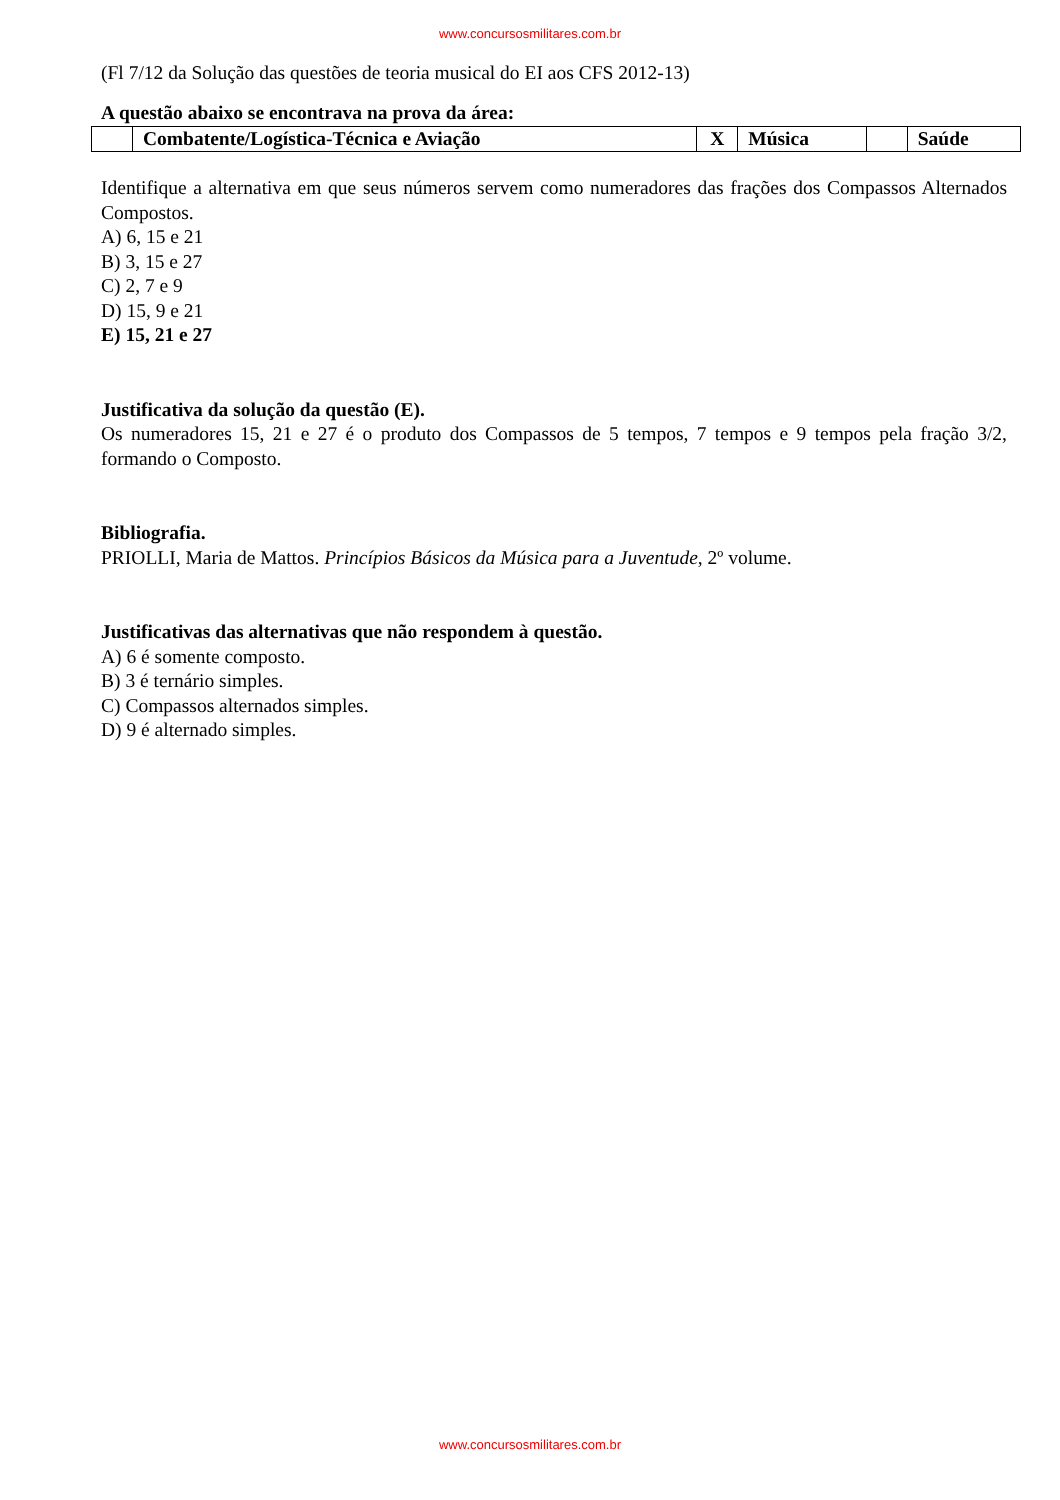www.concursosmilitares.com.br
(Fl 7/12 da Solução das questões de teoria musical do EI aos CFS 2012-13)
A questão abaixo se encontrava na prova da área:
| | Combatente/Logística-Técnica e Aviação | X | Música | | Saúde |
Identifique a alternativa em que seus números servem como numeradores das frações dos Compassos Alternados Compostos.
A) 6, 15 e 21
B) 3, 15 e 27
C) 2, 7 e 9
D) 15, 9 e 21
E) 15, 21 e 27
Justificativa da solução da questão (E).
Os numeradores 15, 21 e 27 é o produto dos Compassos de 5 tempos, 7 tempos e 9 tempos pela fração 3/2, formando o Composto.
Bibliografia.
PRIOLLI, Maria de Mattos. Princípios Básicos da Música para a Juventude, 2º volume.
Justificativas das alternativas que não respondem à questão.
A) 6 é somente composto.
B) 3 é ternário simples.
C) Compassos alternados simples.
D) 9 é alternado simples.
www.concursosmilitares.com.br